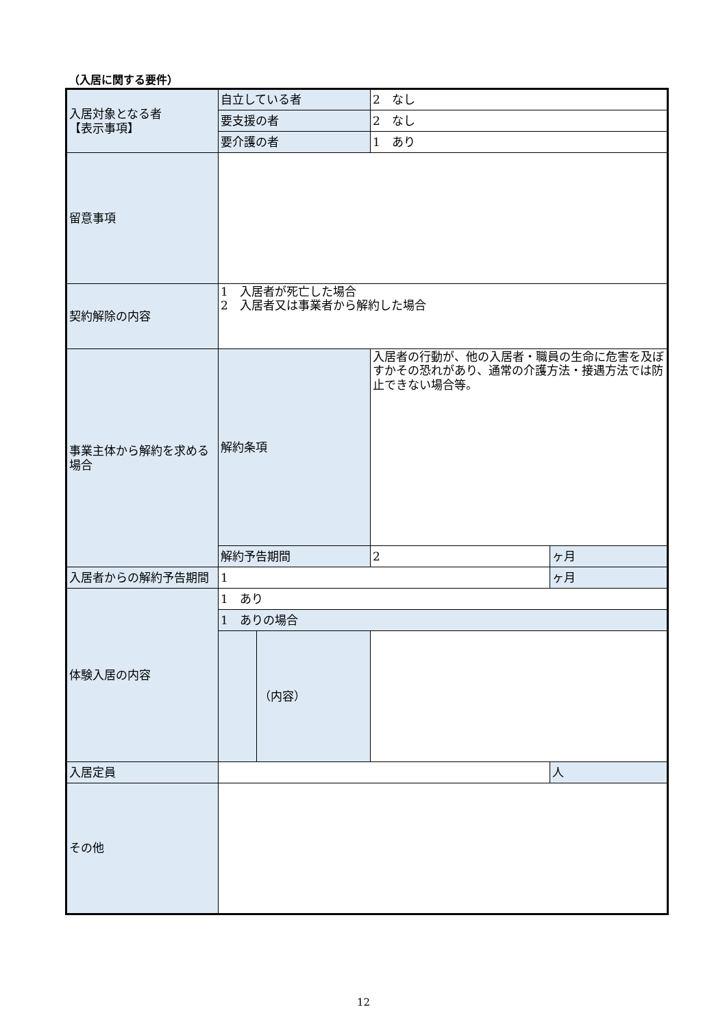（入居に関する要件）
| 入居対象となる者 【表示事項】 | 自立している者 | | 2 なし | |
| | 要支援の者 | | 2 なし | |
| | 要介護の者 | | 1 あり | |
| 留意事項 | | | | |
| 契約解除の内容 | 1 入居者が死亡した場合 2 入居者又は事業者から解約した場合 | | | |
| 事業主体から解約を求める場合 | 解約条項 | | 入居者の行動が、他の入居者・職員の生命に危害を及ぼすかその恐れがあり、通常の介護方法・接遇方法では防止できない場合等。 | |
| | 解約予告期間 | | 2 | ヶ月 |
| 入居者からの解約予告期間 | 1 | | | ヶ月 |
| 体験入居の内容 | 1 あり | | | |
| | 1 ありの場合 | | | |
| | | （内容） | | |
| 入居定員 | | | | 人 |
| その他 | | | | |
12